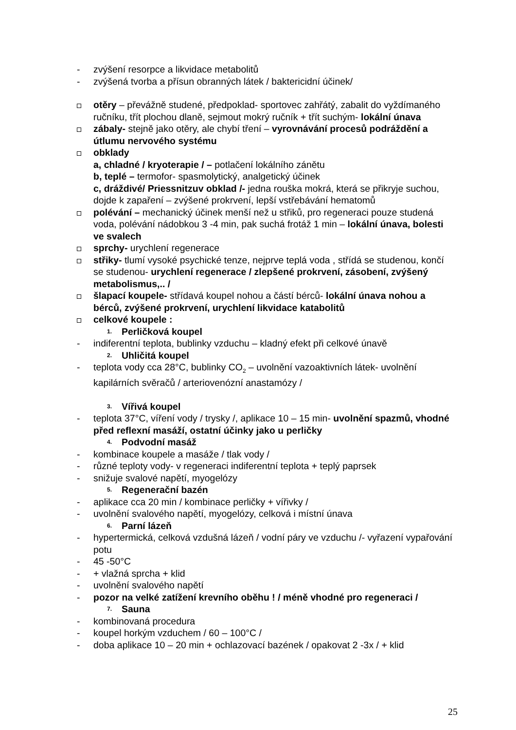- zvýšení resorpce a likvidace metabolitů
- zvýšená tvorba a přísun obranných látek / baktericidní účinek/
otěry – převážně studené, předpoklad- sportovec zahřátý, zabalit do vyždímaného ručníku, třít plochou dlaně, sejmout mokrý ručník + třít suchým- lokální únava
zábaly- stejně jako otěry, ale chybí tření – vyrovnávání procesů podráždění a útlumu nervového systému
obklady
a, chladné / kryoterapie / – potlačení lokálního zánětu
b, teplé – termofor- spasmolytický, analgetický účinek
c, dráždivé/ Priessnitzuv obklad /- jedna rouška mokrá, která se přikryje suchou, dojde k zapaření – zvýšené prokrvení, lepší vstřebávání hematomů
polévání – mechanický účinek menší než u střiků, pro regeneraci pouze studená voda, polévání nádobkou 3 -4 min, pak suchá frotáž 1 min – lokální únava, bolesti ve svalech
sprchy- urychlení regenerace
střiky- tlumí vysoké psychické tenze, nejprve teplá voda , střídá se studenou, končí se studenou- urychlení regenerace / zlepšené prokrvení, zásobení, zvýšený metabolismus,.. /
šlapací koupele- střídavá koupel nohou a částí bérců- lokální únava nohou a bérců, zvýšené prokrvení, urychlení likvidace katabolitů
celkové koupele :
1. Perličková koupel
- indiferentní teplota, bublinky vzduchu – kladný efekt při celkové únavě
2. Uhličitá koupel
- teplota vody cca 28°C, bublinky CO<sub>2</sub> – uvolnění vazoaktivních látek- uvolnění kapilárních svěračů / arteriovenózní anastamózy /
3. Vířivá koupel
- teplota 37°C, víření vody / trysky /, aplikace 10 – 15 min- uvolnění spazmů, vhodné před reflexní masáží, ostatní účinky jako u perličky
4. Podvodní masáž
- kombinace koupele a masáže / tlak vody /
- různé teploty vody- v regeneraci indiferentní teplota + teplý paprsek
- snižuje svalové napětí, myogelózy
5. Regenerační bazén
- aplikace cca 20 min / kombinace perličky + vířivky /
- uvolnění svalového napětí, myogelózy, celková i místní únava
6. Parní lázeň
- hypertermická, celková vzdušná lázeň / vodní páry ve vzduchu /- vyřazení vypařování potu
- 45 -50°C
- + vlažná sprcha + klid
- uvolnění svalového napětí
- pozor na velké zatížení krevního oběhu ! / méně vhodné pro regeneraci /
7. Sauna
- kombinovaná procedura
- koupel horkým vzduchem / 60 – 100°C /
- doba aplikace 10 – 20 min + ochlazovací bazének / opakovat 2 -3x / + klid
25